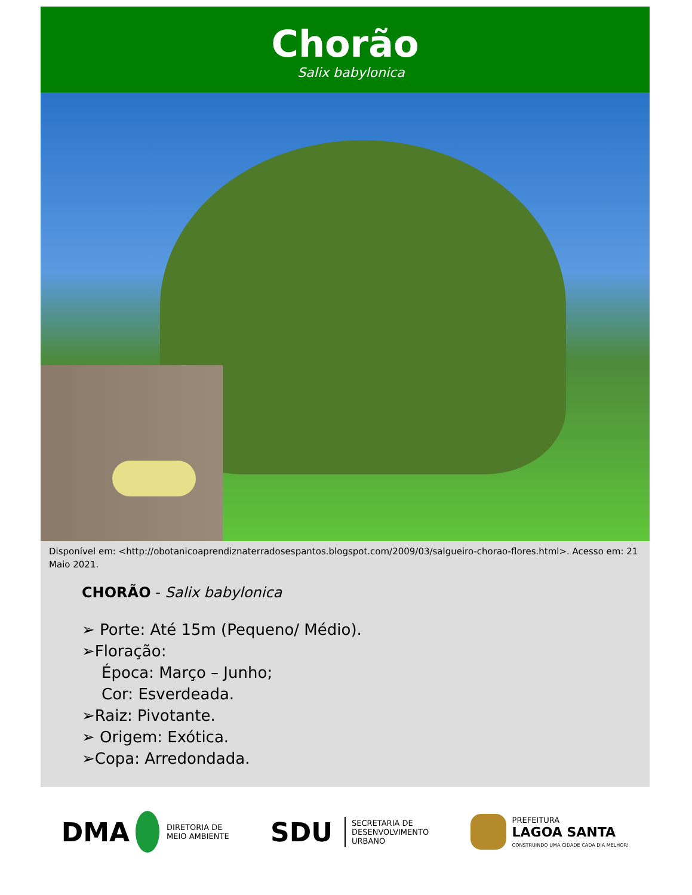Chorão
Salix babylonica
Disponível em: <http://obotanicoaprendiznaterradosespantos.blogspot.com/2009/03/salgueiro-chorao-flores.html>. Acesso em: 21 Maio 2021.
CHORÃO - Salix babylonica
➢ Porte: Até 15m (Pequeno/ Médio).
➢Floração:
Época: Março – Junho;
Cor: Esverdeada.
➢Raiz: Pivotante.
➢ Origem: Exótica.
➢Copa: Arredondada.
DMA DIRETORIA DE
MEIO AMBIENTE
SDU SECRETARIA DE
DESENVOLVIMENTO
URBANO
PREFEITURA
LAGOA SANTA
CONSTRUINDO UMA CIDADE CADA DIA MELHOR!